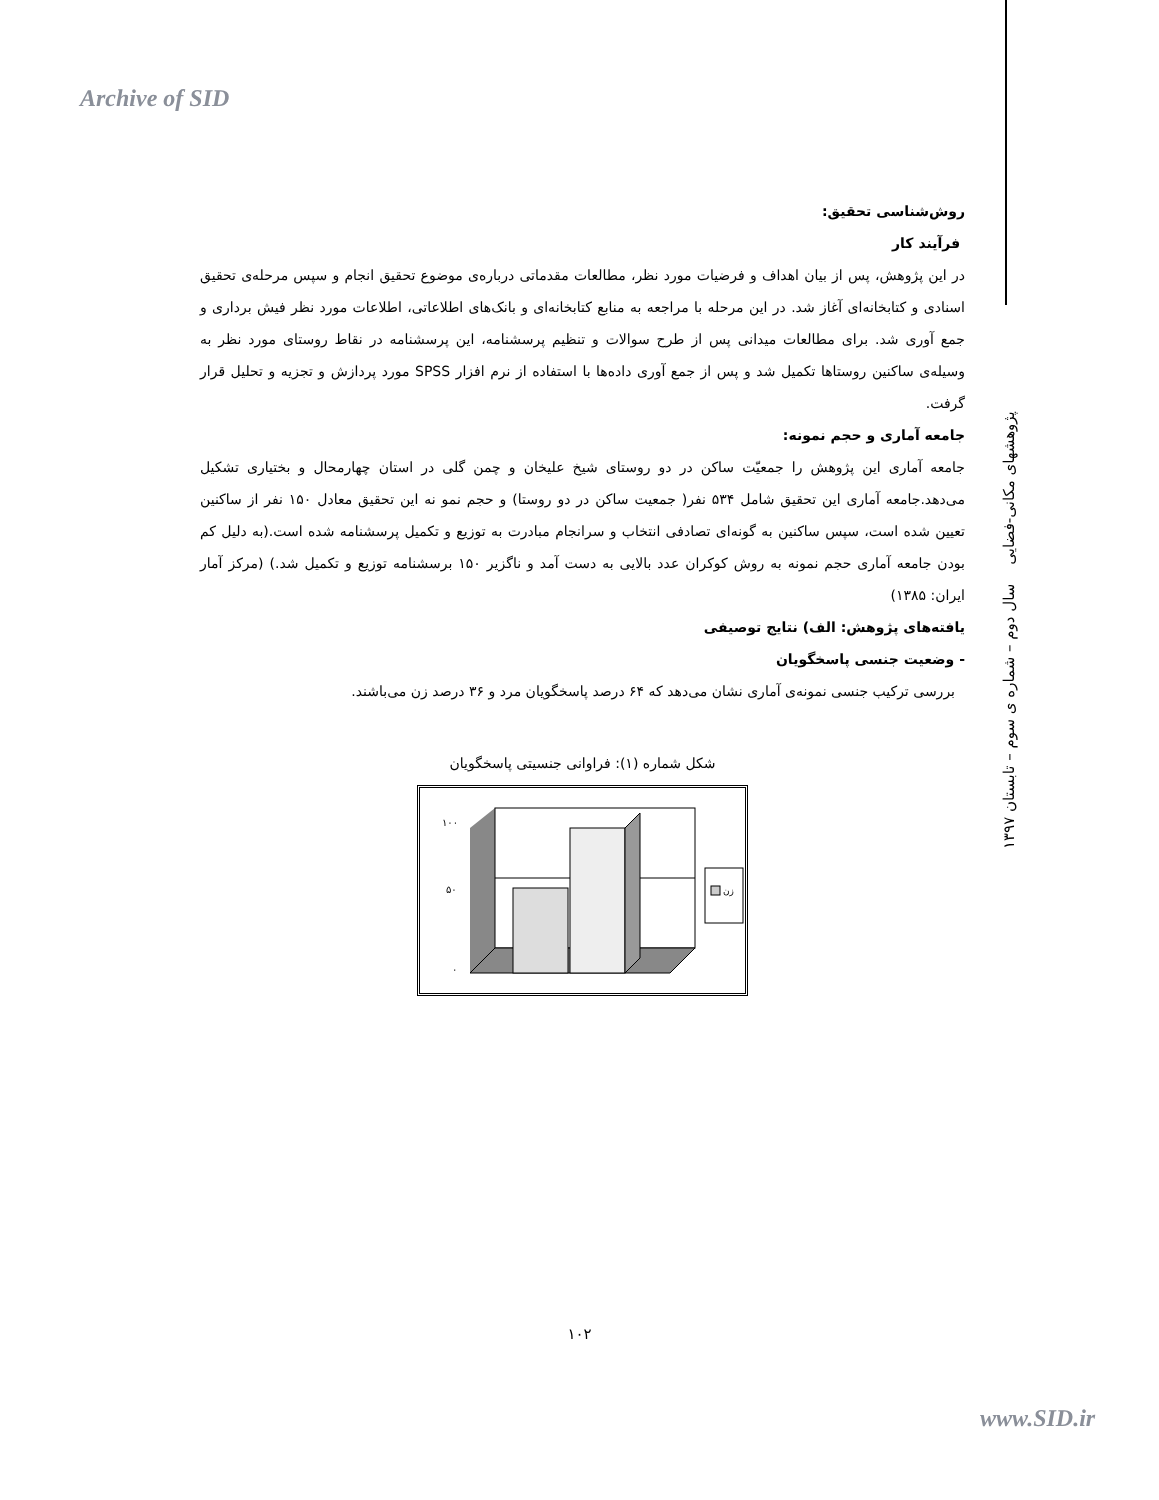Archive of SID
پژوهشهای مکانی-فضایی سال دوم – شماره ی سوم – تابستان ۱۳۹۷
روش‌شناسی تحقیق:
فرآیند کار
در این پژوهش، پس از بیان اهداف و فرضیات مورد نظر، مطالعات مقدماتی درباره‌ی موضوع تحقیق انجام و سپس مرحله‌ی تحقیق اسنادی و کتابخانه‌ای آغاز شد. در این مرحله با مراجعه به منابع کتابخانه‌ای و بانک‌های اطلاعاتی، اطلاعات مورد نظر فیش برداری و جمع آوری شد. برای مطالعات میدانی پس از طرح سوالات و تنظیم پرسشنامه، این پرسشنامه در نقاط روستای مورد نظر به وسیله‌ی ساکنین روستاها تکمیل شد و پس از جمع آوری داده‌ها با استفاده از نرم افزار SPSS مورد پردازش و تجزیه و تحلیل قرار گرفت.
جامعه آماری و حجم نمونه:
جامعه آماری این پژوهش را جمعیّت ساکن در دو روستای شیخ علیخان و چمن گلی در استان چهارمحال و بختیاری تشکیل می‌دهد.جامعه آماری این تحقیق شامل ۵۳۴ نفر( جمعیت ساکن در دو روستا) و حجم نمو نه این تحقیق معادل ۱۵۰ نفر از ساکنین تعیین شده است، سپس ساکنین به گونه‌ای تصادفی انتخاب و سرانجام مبادرت به توزیع و تکمیل پرسشنامه شده است.(به دلیل کم بودن جامعه آماری حجم نمونه به روش کوکران عدد بالایی به دست آمد و ناگزیر ۱۵۰ برسشنامه توزیع و تکمیل شد.) (مرکز آمار ایران: ۱۳۸۵)
یافته‌های پژوهش: الف) نتایج توصیفی
- وضعیت جنسی پاسخگویان
بررسی ترکیب جنسی نمونه‌ی آماری نشان می‌دهد که ۶۴ درصد پاسخگویان مرد و ۳۶ درصد زن می‌باشند.
شکل شماره (۱): فراوانی جنسیتی پاسخگویان
١٠٠
۵٠
٠
زن
۱۰۲
www.SID.ir